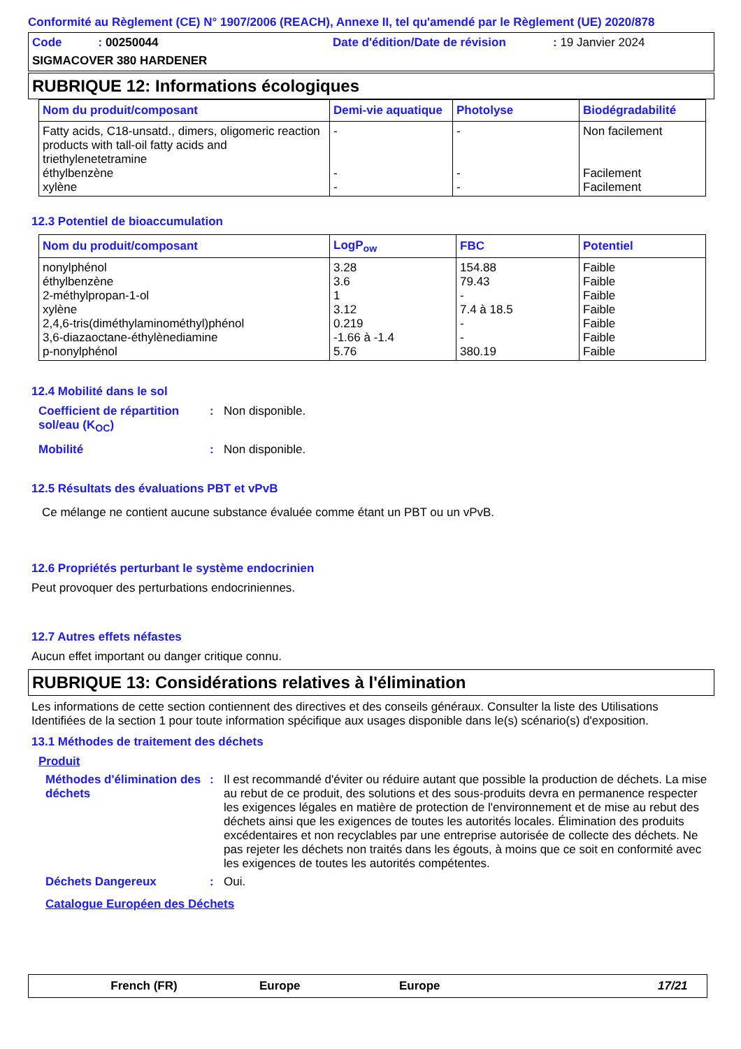Conformité au Règlement (CE) N° 1907/2006 (REACH), Annexe II, tel qu'amendé par le Règlement (UE) 2020/878
Code : 00250044 Date d'édition/Date de révision
: 19 Janvier 2024
SIGMACOVER 380 HARDENER
RUBRIQUE 12: Informations écologiques
| Nom du produit/composant | Demi-vie aquatique | Photolyse | Biodégradabilité |
| --- | --- | --- | --- |
| Fatty acids, C18-unsatd., dimers, oligomeric reaction products with tall-oil fatty acids and triethylenetetramine éthylbenzène xylène | - - - | - - - | Non facilement Facilement Facilement |
12.3 Potentiel de bioaccumulation
| Nom du produit/composant | LogP<sub>ow</sub> | FBC | Potentiel |
| --- | --- | --- | --- |
| nonylphénol éthylbenzène 2-méthylpropan-1-ol xylène 2,4,6-tris(diméthylaminométhyl)phénol 3,6-diazaoctane-éthylènediamine p-nonylphénol | 3.28 3.6 1 3.12 0.219 -1.66 à -1.4 5.76 | 154.88 79.43 - 7.4 à 18.5 - - 380.19 | Faible Faible Faible Faible Faible Faible Faible |
12.4 Mobilité dans le sol
Coefficient de répartition sol/eau (K<sub>OC</sub>)
: Non disponible.
Mobilité : Non disponible.
12.5 Résultats des évaluations PBT et vPvB
Ce mélange ne contient aucune substance évaluée comme étant un PBT ou un vPvB.
12.6 Propriétés perturbant le système endocrinien
Peut provoquer des perturbations endocriniennes.
12.7 Autres effets néfastes
Aucun effet important ou danger critique connu.
RUBRIQUE 13: Considérations relatives à l'élimination
Les informations de cette section contiennent des directives et des conseils généraux. Consulter la liste des Utilisations Identifiées de la section 1 pour toute information spécifique aux usages disponible dans le(s) scénario(s) d'exposition.
13.1 Méthodes de traitement des déchets
Produit
Méthodes d'élimination des déchets
: Il est recommandé d'éviter ou réduire autant que possible la production de déchets. La mise au rebut de ce produit, des solutions et des sous-produits devra en permanence respecter les exigences légales en matière de protection de l'environnement et de mise au rebut des déchets ainsi que les exigences de toutes les autorités locales. Élimination des produits excédentaires et non recyclables par une entreprise autorisée de collecte des déchets. Ne pas rejeter les déchets non traités dans les égouts, à moins que ce soit en conformité avec les exigences de toutes les autorités compétentes.
Déchets Dangereux : Oui.
Catalogue Européen des Déchets
French (FR) Europe Europe 17/21